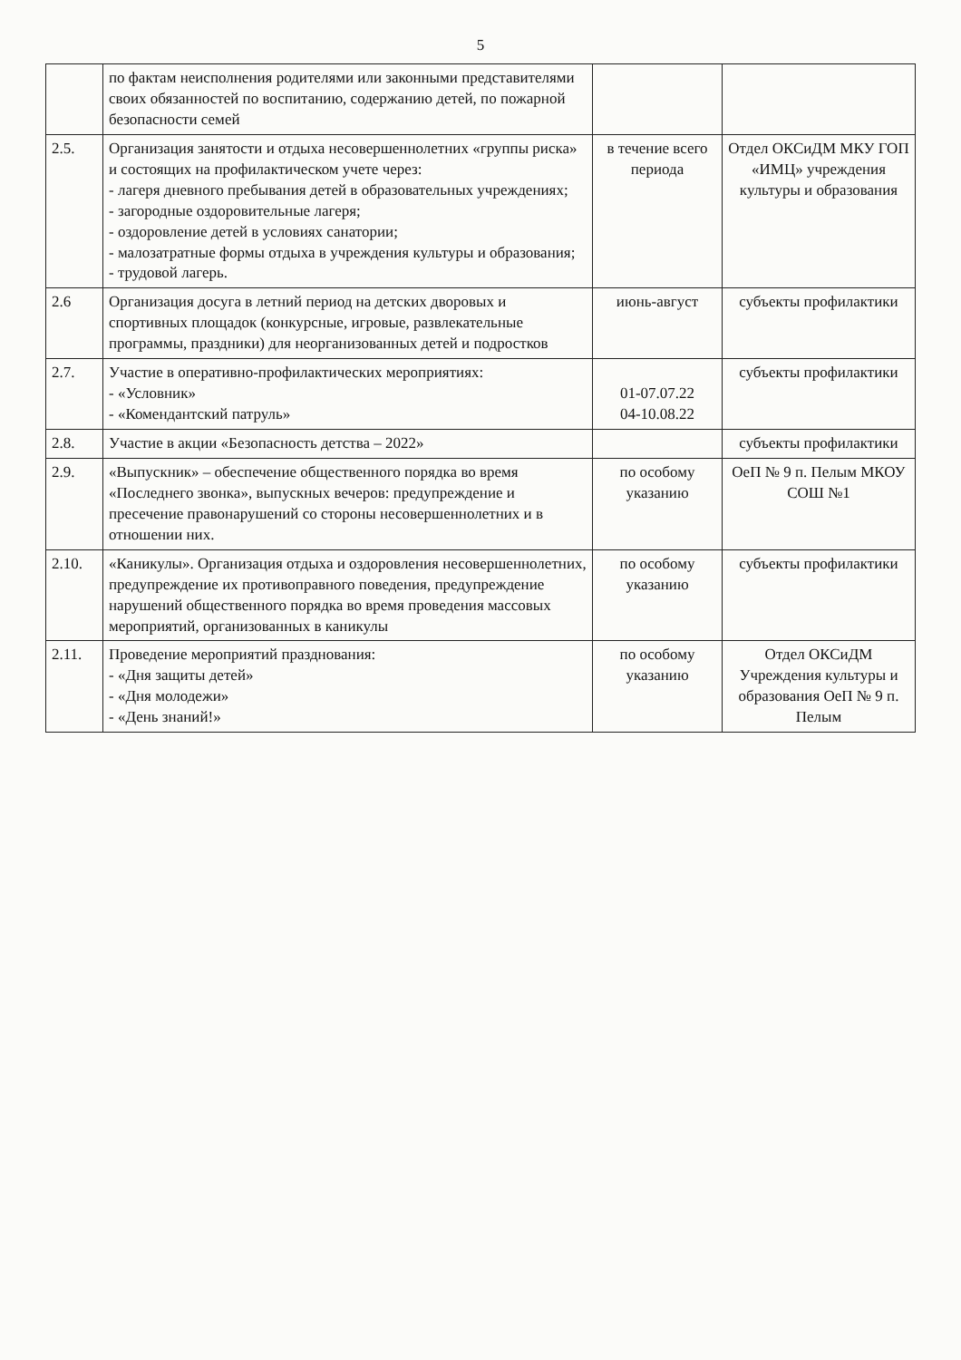5
| | по фактам неисполнения родителями или законными представителями своих обязанностей по воспитанию, содержанию детей, по пожарной безопасности семей | | |
| 2.5. | Организация занятости и отдыха несовершеннолетних «группы риска» и состоящих на профилактическом учете через: - лагеря дневного пребывания детей в образовательных учреждениях; - загородные оздоровительные лагеря; - оздоровление детей в условиях санатории; - малозатратные формы отдыха в учреждения культуры и образования; - трудовой лагерь. | в течение всего периода | Отдел ОКСиДМ МКУ ГОП «ИМЦ» учреждения культуры и образования |
| 2.6 | Организация досуга в летний период на детских дворовых и спортивных площадок (конкурсные, игровые, развлекательные программы, праздники) для неорганизованных детей и подростков | июнь-август | субъекты профилактики |
| 2.7. | Участие в оперативно-профилактических мероприятиях: - «Условник» - «Комендантский патруль» | 01-07.07.22 04-10.08.22 | субъекты профилактики |
| 2.8. | Участие в акции «Безопасность детства – 2022» | | субъекты профилактики |
| 2.9. | «Выпускник» – обеспечение общественного порядка во время «Последнего звонка», выпускных вечеров: предупреждение и пресечение правонарушений со стороны несовершеннолетних и в отношении них. | по особому указанию | ОеП № 9 п. Пелым МКОУ СОШ №1 |
| 2.10. | «Каникулы». Организация отдыха и оздоровления несовершеннолетних, предупреждение их противоправного поведения, предупреждение нарушений общественного порядка во время проведения массовых мероприятий, организованных в каникулы | по особому указанию | субъекты профилактики |
| 2.11. | Проведение мероприятий празднования: - «Дня защиты детей» - «Дня молодежи» - «День знаний!» | по особому указанию | Отдел ОКСиДМ Учреждения культуры и образования ОеП № 9 п. Пелым |